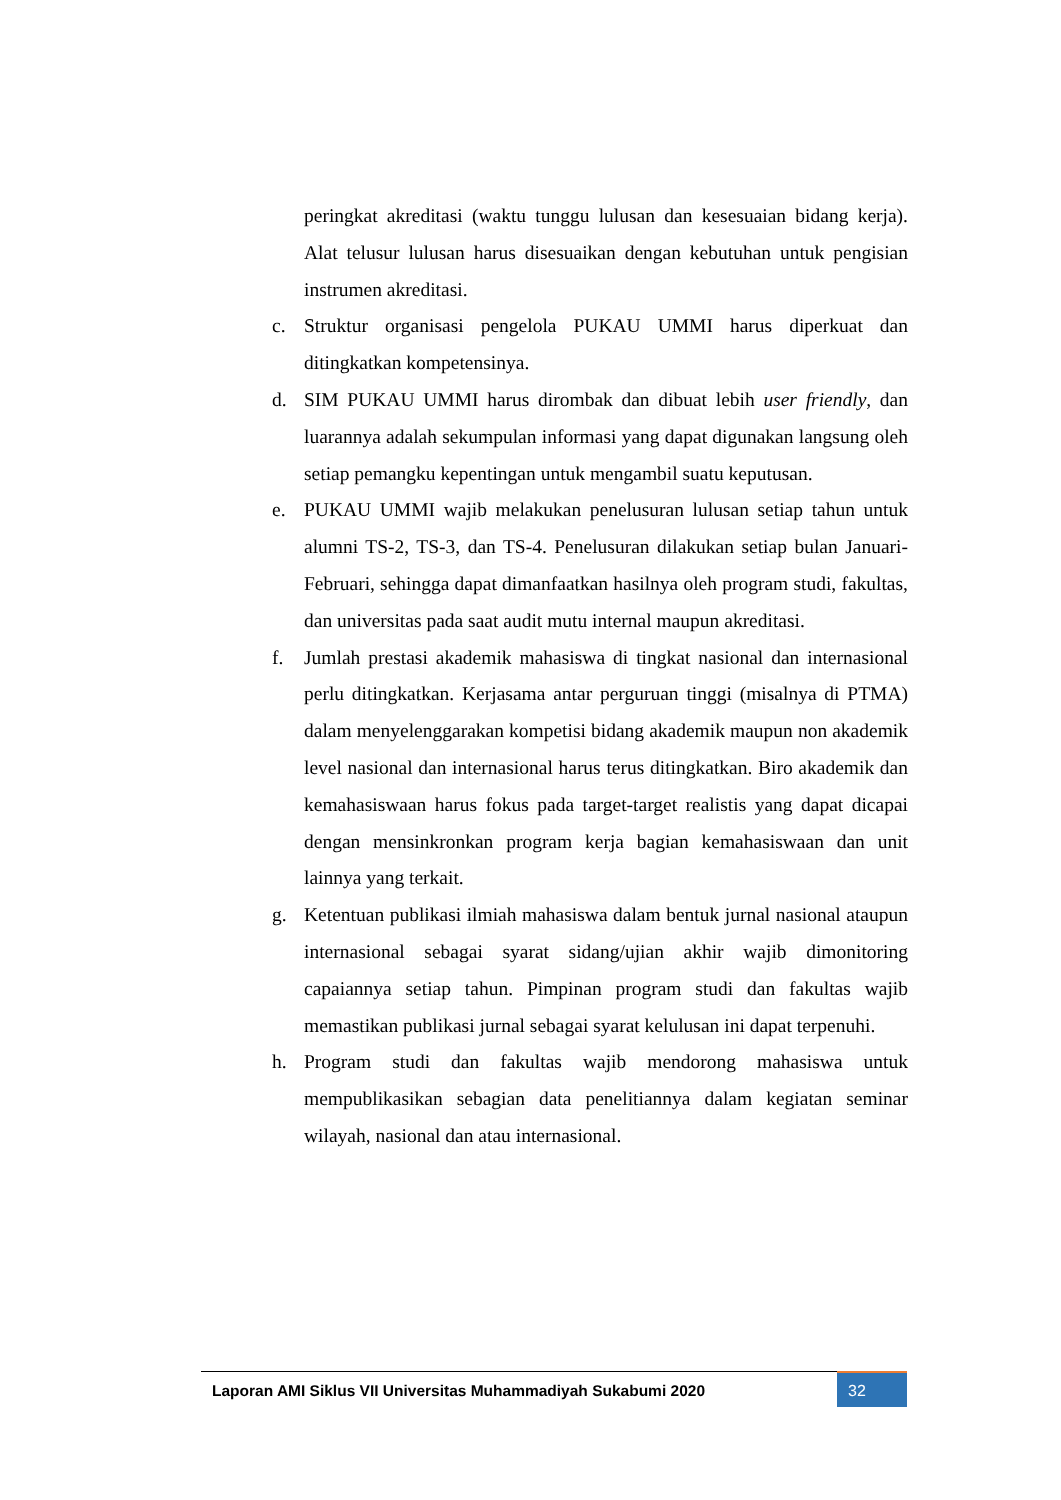peringkat akreditasi (waktu tunggu lulusan dan kesesuaian bidang kerja). Alat telusur lulusan harus disesuaikan dengan kebutuhan untuk pengisian instrumen akreditasi.
c. Struktur organisasi pengelola PUKAU UMMI harus diperkuat dan ditingkatkan kompetensinya.
d. SIM PUKAU UMMI harus dirombak dan dibuat lebih user friendly, dan luarannya adalah sekumpulan informasi yang dapat digunakan langsung oleh setiap pemangku kepentingan untuk mengambil suatu keputusan.
e. PUKAU UMMI wajib melakukan penelusuran lulusan setiap tahun untuk alumni TS-2, TS-3, dan TS-4. Penelusuran dilakukan setiap bulan Januari-Februari, sehingga dapat dimanfaatkan hasilnya oleh program studi, fakultas, dan universitas pada saat audit mutu internal maupun akreditasi.
f. Jumlah prestasi akademik mahasiswa di tingkat nasional dan internasional perlu ditingkatkan. Kerjasama antar perguruan tinggi (misalnya di PTMA) dalam menyelenggarakan kompetisi bidang akademik maupun non akademik level nasional dan internasional harus terus ditingkatkan. Biro akademik dan kemahasiswaan harus fokus pada target-target realistis yang dapat dicapai dengan mensinkronkan program kerja bagian kemahasiswaan dan unit lainnya yang terkait.
g. Ketentuan publikasi ilmiah mahasiswa dalam bentuk jurnal nasional ataupun internasional sebagai syarat sidang/ujian akhir wajib dimonitoring capaiannya setiap tahun. Pimpinan program studi dan fakultas wajib memastikan publikasi jurnal sebagai syarat kelulusan ini dapat terpenuhi.
h. Program studi dan fakultas wajib mendorong mahasiswa untuk mempublikasikan sebagian data penelitiannya dalam kegiatan seminar wilayah, nasional dan atau internasional.
Laporan AMI Siklus VII Universitas Muhammadiyah Sukabumi 2020
32